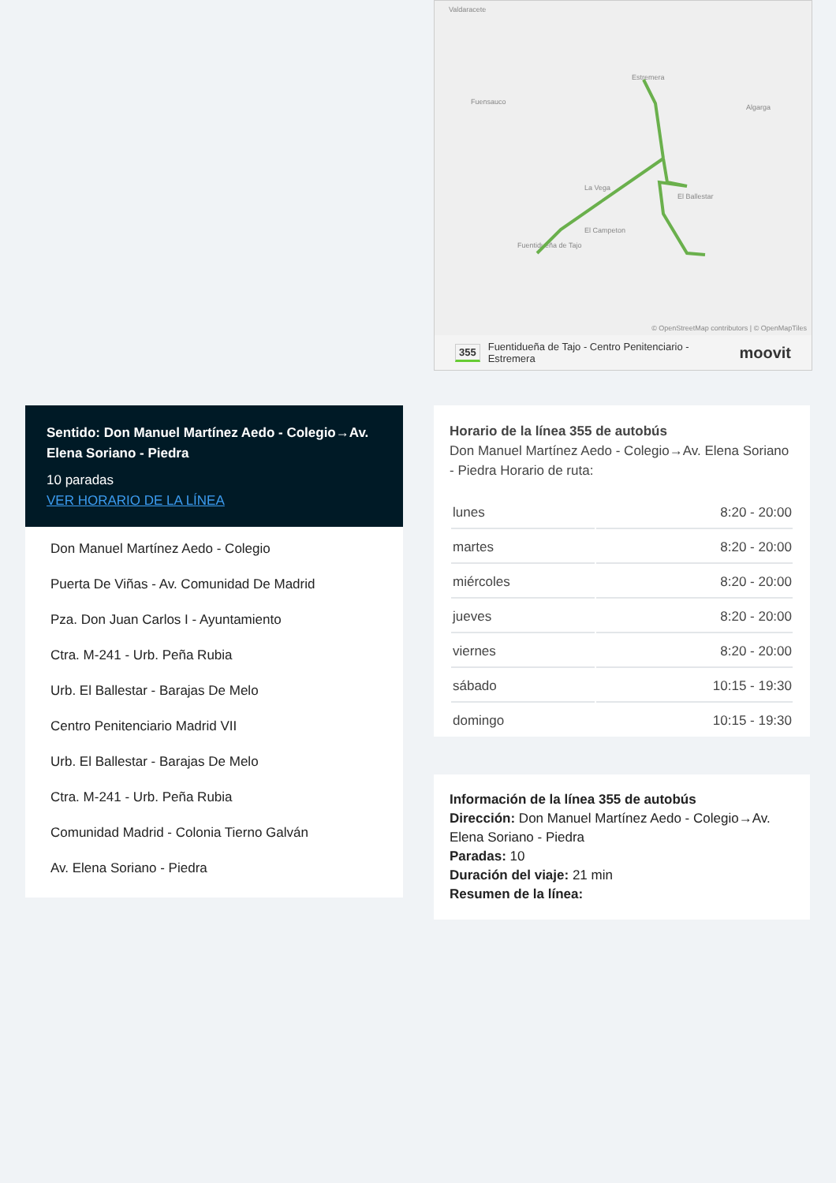Valdaracete
Estremera
Fuensauco
Algarga
La Vega
El Ballestar
El Campeton
Fuentidueña de Tajo
© OpenStreetMap contributors | © OpenMapTiles
355 Fuentidueña de Tajo - Centro Penitenciario - Estremera moovit
Sentido: Don Manuel Martínez Aedo - Colegio→Av. Elena Soriano - Piedra
10 paradas
VER HORARIO DE LA LÍNEA
Don Manuel Martínez Aedo - Colegio
Puerta De Viñas - Av. Comunidad De Madrid
Pza. Don Juan Carlos I - Ayuntamiento
Ctra. M-241 - Urb. Peña Rubia
Urb. El Ballestar - Barajas De Melo
Centro Penitenciario Madrid VII
Urb. El Ballestar - Barajas De Melo
Ctra. M-241 - Urb. Peña Rubia
Comunidad Madrid - Colonia Tierno Galván
Av. Elena Soriano - Piedra
Horario de la línea 355 de autobús
Don Manuel Martínez Aedo - Colegio→Av. Elena Soriano - Piedra Horario de ruta:
| lunes | 8:20 - 20:00 |
| martes | 8:20 - 20:00 |
| miércoles | 8:20 - 20:00 |
| jueves | 8:20 - 20:00 |
| viernes | 8:20 - 20:00 |
| sábado | 10:15 - 19:30 |
| domingo | 10:15 - 19:30 |
Información de la línea 355 de autobús
Dirección: Don Manuel Martínez Aedo - Colegio→Av. Elena Soriano - Piedra
Paradas: 10
Duración del viaje: 21 min
Resumen de la línea: